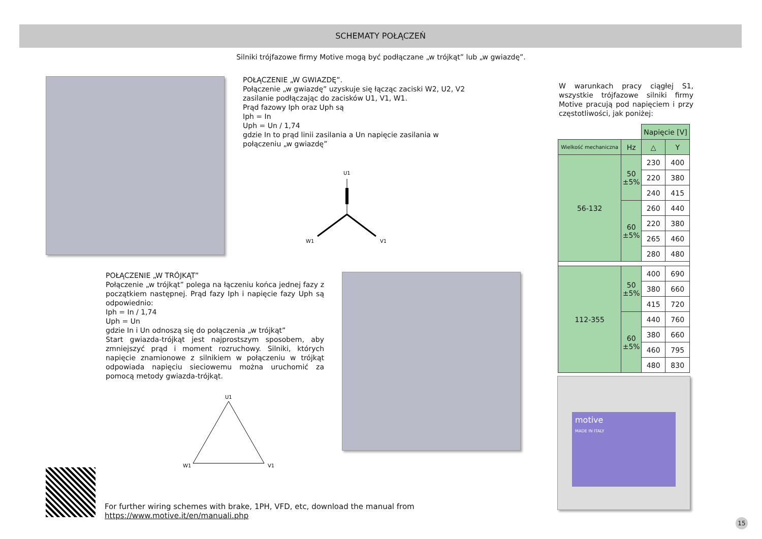SCHEMATY POŁĄCZEŃ
Silniki trójfazowe firmy Motive mogą być podłączane „w trójkąt” lub „w gwiazdę”.
POŁĄCZENIE „W GWIAZDĘ”.
Połączenie „w gwiazdę” uzyskuje się łącząc zaciski W2, U2, V2 zasilanie podłączając do zacisków U1, V1, W1.
Prąd fazowy Iph oraz Uph są
Iph = In
Uph = Un / 1,74
gdzie In to prąd linii zasilania a Un napięcie zasilania w połączeniu „w gwiazdę”
U1
W1
V1
POŁĄCZENIE „W TRÓJKĄT”
Połączenie „w trójkąt” polega na łączeniu końca jednej fazy z początkiem następnej. Prąd fazy Iph i napięcie fazy Uph są odpowiednio:
Iph = In / 1,74
Uph = Un
gdzie In i Un odnoszą się do połączenia „w trójkąt”
Start gwiazda-trójkąt jest najprostszym sposobem, aby zmniejszyć prąd i moment rozruchowy. Silniki, których napięcie znamionowe z silnikiem w połączeniu w trójkąt odpowiada napięciu sieciowemu można uruchomić za pomocą metody gwiazda-trójkąt.
U1
W1
V1
W warunkach pracy ciągłej S1, wszystkie trójfazowe silniki firmy Motive pracują pod napięciem i przy częstotliwości, jak poniżej:
| | | Napięcie [V] | |
| Wielkość mechaniczna | Hz | △ | Y |
| 56-132 | 50 ±5% | 230 | 400 |
| | | 220 | 380 |
| | | 240 | 415 |
| | 60 ±5% | 260 | 440 |
| | | 220 | 380 |
| | | 265 | 460 |
| | | 280 | 480 |
| 112-355 | 50 ±5% | 400 | 690 |
| | | 380 | 660 |
| | | 415 | 720 |
| | 60 ±5% | 440 | 760 |
| | | 380 | 660 |
| | | 460 | 795 |
| | | 480 | 830 |
motive
MADE IN ITALY
For further wiring schemes with brake, 1PH, VFD, etc, download the manual from
https://www.motive.it/en/manuali.php
15